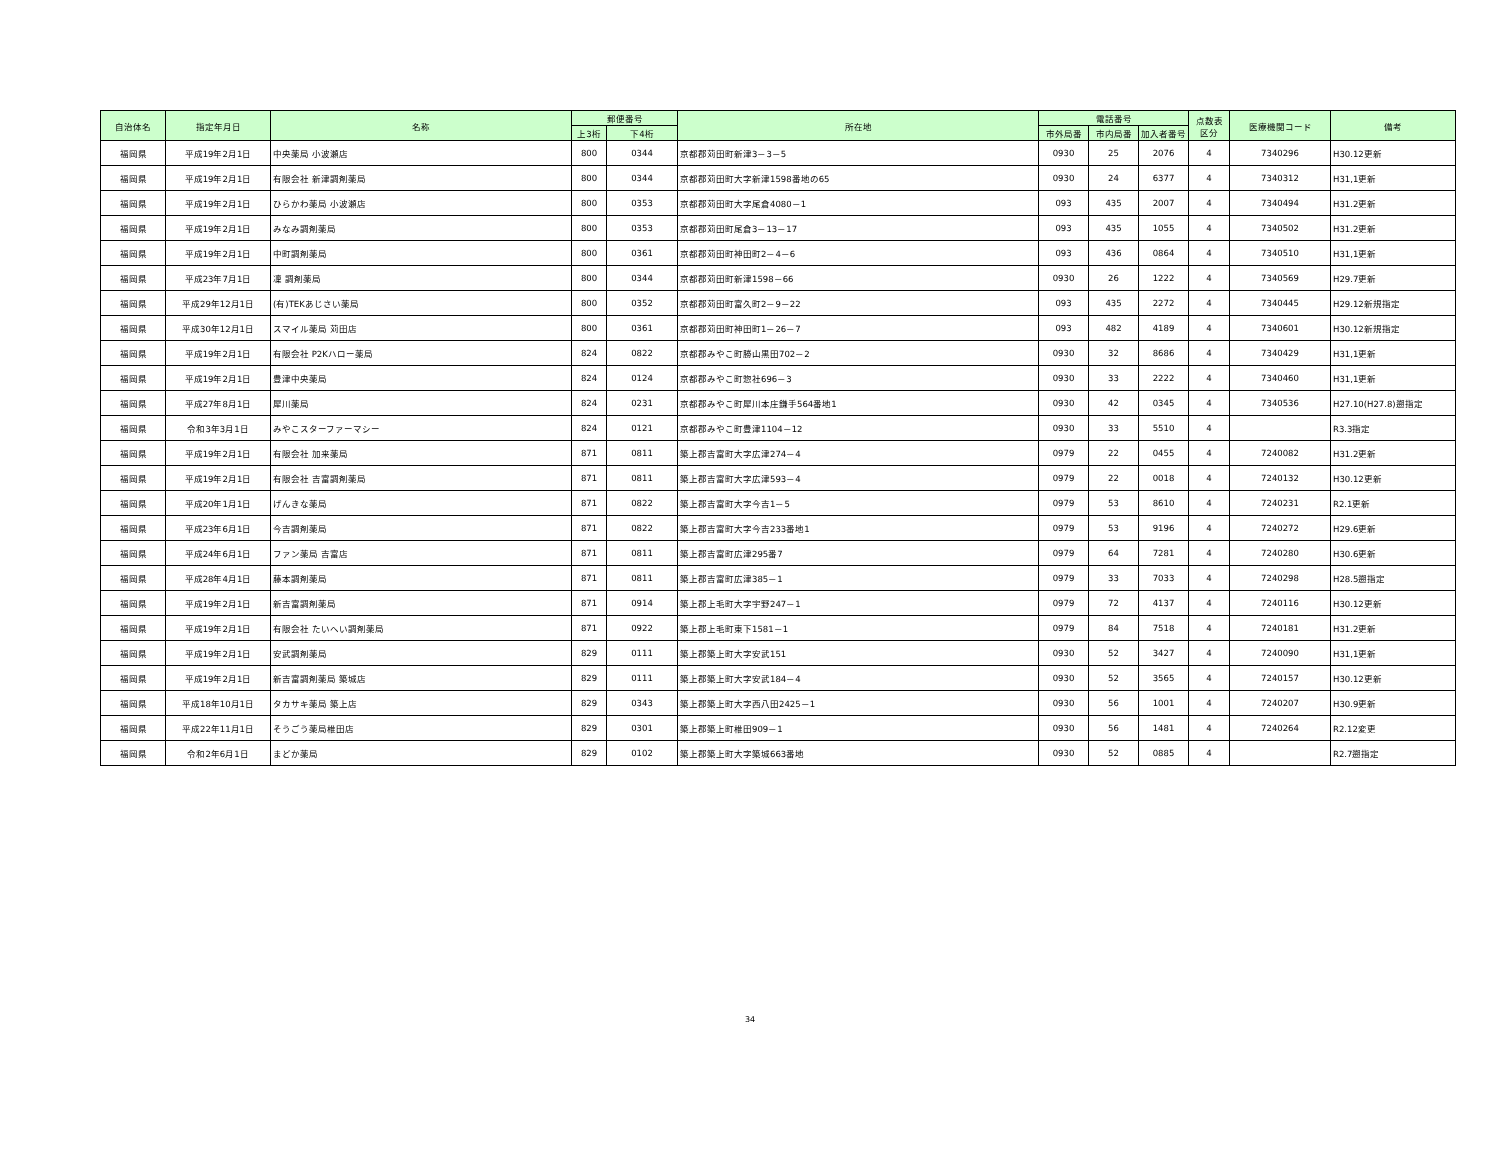| 自治体名 | 指定年月日 | 名称 | 郵便番号 | | 所在地 | 電話番号 | | | 点数表 区分 | 医療機関コード | 備考 |
| --- | --- | --- | --- | --- | --- | --- | --- | --- | --- | --- | --- |
| | | | 上3桁 | 下4桁 | | 市外局番 | 市内局番 | 加入者番号 | | | |
| 福岡県 | 平成19年2月1日 | 中央薬局 小波瀬店 | 800 | 0344 | 京都郡苅田町新津3－3－5 | 0930 | 25 | 2076 | 4 | 7340296 | H30.12更新 |
| 福岡県 | 平成19年2月1日 | 有限会社 新津調剤薬局 | 800 | 0344 | 京都郡苅田町大字新津1598番地の65 | 0930 | 24 | 6377 | 4 | 7340312 | H31,1更新 |
| 福岡県 | 平成19年2月1日 | ひらかわ薬局 小波瀬店 | 800 | 0353 | 京都郡苅田町大字尾倉4080－1 | 093 | 435 | 2007 | 4 | 7340494 | H31.2更新 |
| 福岡県 | 平成19年2月1日 | みなみ調剤薬局 | 800 | 0353 | 京都郡苅田町尾倉3－13－17 | 093 | 435 | 1055 | 4 | 7340502 | H31.2更新 |
| 福岡県 | 平成19年2月1日 | 中町調剤薬局 | 800 | 0361 | 京都郡苅田町神田町2－4－6 | 093 | 436 | 0864 | 4 | 7340510 | H31,1更新 |
| 福岡県 | 平成23年7月1日 | 凜 調剤薬局 | 800 | 0344 | 京都郡苅田町新津1598－66 | 0930 | 26 | 1222 | 4 | 7340569 | H29.7更新 |
| 福岡県 | 平成29年12月1日 | (有)TEKあじさい薬局 | 800 | 0352 | 京都郡苅田町富久町2－9－22 | 093 | 435 | 2272 | 4 | 7340445 | H29.12新規指定 |
| 福岡県 | 平成30年12月1日 | スマイル薬局 苅田店 | 800 | 0361 | 京都郡苅田町神田町1－26－7 | 093 | 482 | 4189 | 4 | 7340601 | H30.12新規指定 |
| 福岡県 | 平成19年2月1日 | 有限会社 P2Kハロー薬局 | 824 | 0822 | 京都郡みやこ町勝山黒田702－2 | 0930 | 32 | 8686 | 4 | 7340429 | H31,1更新 |
| 福岡県 | 平成19年2月1日 | 豊津中央薬局 | 824 | 0124 | 京都郡みやこ町惣社696－3 | 0930 | 33 | 2222 | 4 | 7340460 | H31,1更新 |
| 福岡県 | 平成27年8月1日 | 犀川薬局 | 824 | 0231 | 京都郡みやこ町犀川本庄鎌手564番地1 | 0930 | 42 | 0345 | 4 | 7340536 | H27.10(H27.8)遡指定 |
| 福岡県 | 令和3年3月1日 | みやこスターファーマシー | 824 | 0121 | 京都郡みやこ町豊津1104－12 | 0930 | 33 | 5510 | 4 | | R3.3指定 |
| 福岡県 | 平成19年2月1日 | 有限会社 加来薬局 | 871 | 0811 | 築上郡吉富町大字広津274－4 | 0979 | 22 | 0455 | 4 | 7240082 | H31.2更新 |
| 福岡県 | 平成19年2月1日 | 有限会社 吉富調剤薬局 | 871 | 0811 | 築上郡吉富町大字広津593－4 | 0979 | 22 | 0018 | 4 | 7240132 | H30.12更新 |
| 福岡県 | 平成20年1月1日 | げんきな薬局 | 871 | 0822 | 築上郡吉富町大字今吉1－5 | 0979 | 53 | 8610 | 4 | 7240231 | R2.1更新 |
| 福岡県 | 平成23年6月1日 | 今吉調剤薬局 | 871 | 0822 | 築上郡吉富町大字今吉233番地1 | 0979 | 53 | 9196 | 4 | 7240272 | H29.6更新 |
| 福岡県 | 平成24年6月1日 | ファン薬局 吉富店 | 871 | 0811 | 築上郡吉富町広津295番7 | 0979 | 64 | 7281 | 4 | 7240280 | H30.6更新 |
| 福岡県 | 平成28年4月1日 | 藤本調剤薬局 | 871 | 0811 | 築上郡吉富町広津385－1 | 0979 | 33 | 7033 | 4 | 7240298 | H28.5遡指定 |
| 福岡県 | 平成19年2月1日 | 新吉富調剤薬局 | 871 | 0914 | 築上郡上毛町大字宇野247－1 | 0979 | 72 | 4137 | 4 | 7240116 | H30.12更新 |
| 福岡県 | 平成19年2月1日 | 有限会社 たいへい調剤薬局 | 871 | 0922 | 築上郡上毛町東下1581－1 | 0979 | 84 | 7518 | 4 | 7240181 | H31.2更新 |
| 福岡県 | 平成19年2月1日 | 安武調剤薬局 | 829 | 0111 | 築上郡築上町大字安武151 | 0930 | 52 | 3427 | 4 | 7240090 | H31,1更新 |
| 福岡県 | 平成19年2月1日 | 新吉富調剤薬局 築城店 | 829 | 0111 | 築上郡築上町大字安武184－4 | 0930 | 52 | 3565 | 4 | 7240157 | H30.12更新 |
| 福岡県 | 平成18年10月1日 | タカサキ薬局 築上店 | 829 | 0343 | 築上郡築上町大字西八田2425－1 | 0930 | 56 | 1001 | 4 | 7240207 | H30.9更新 |
| 福岡県 | 平成22年11月1日 | そうごう薬局椎田店 | 829 | 0301 | 築上郡築上町椎田909－1 | 0930 | 56 | 1481 | 4 | 7240264 | R2.12変更 |
| 福岡県 | 令和2年6月1日 | まどか薬局 | 829 | 0102 | 築上郡築上町大字築城663番地 | 0930 | 52 | 0885 | 4 | | R2.7遡指定 |
34